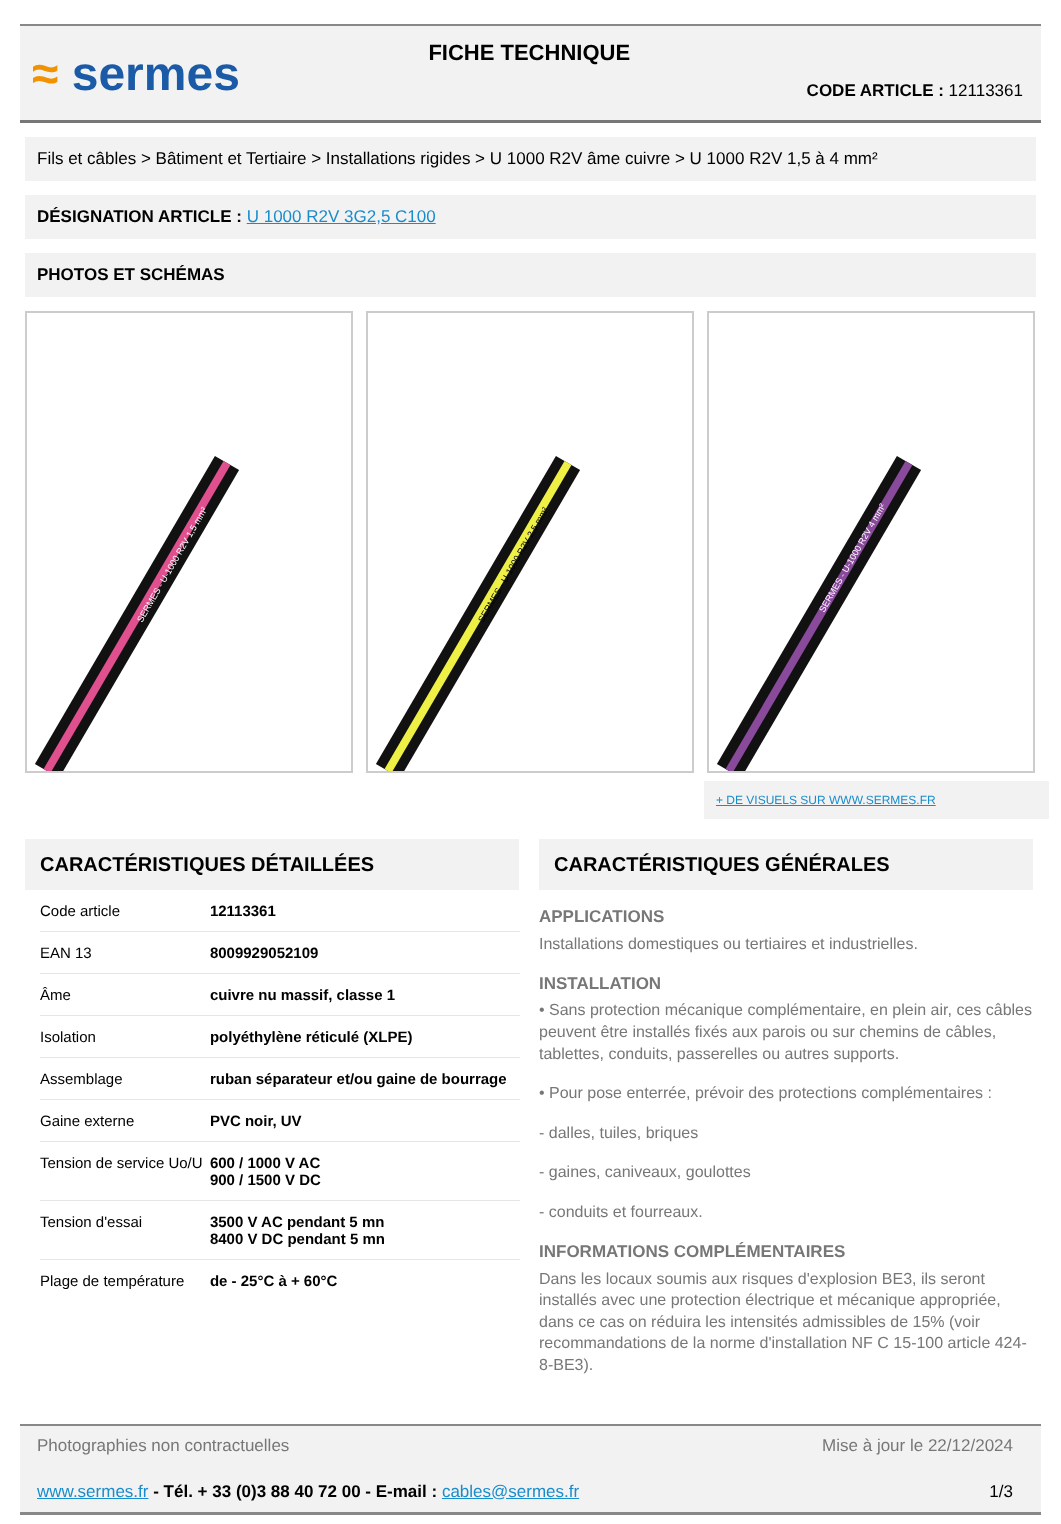≈ sermes
FICHE TECHNIQUE
CODE ARTICLE : 12113361
Fils et câbles > Bâtiment et Tertiaire > Installations rigides > U 1000 R2V âme cuivre > U 1000 R2V 1,5 à 4 mm²
DÉSIGNATION ARTICLE : U 1000 R2V 3G2,5 C100
PHOTOS ET SCHÉMAS
SERMES - U-1000 R2V 1,5 mm²
SERMES - U-1000 R2V 2,5 mm²
SERMES - U-1000 R2V 4 mm²
+ DE VISUELS SUR WWW.SERMES.FR
CARACTÉRISTIQUES DÉTAILLÉES
| Code article | 12113361 |
| EAN 13 | 8009929052109 |
| Âme | cuivre nu massif, classe 1 |
| Isolation | polyéthylène réticulé (XLPE) |
| Assemblage | ruban séparateur et/ou gaine de bourrage |
| Gaine externe | PVC noir, UV |
| Tension de service Uo/U | 600 / 1000 V AC 900 / 1500 V DC |
| Tension d'essai | 3500 V AC pendant 5 mn 8400 V DC pendant 5 mn |
| Plage de température | de - 25°C à + 60°C |
CARACTÉRISTIQUES GÉNÉRALES
APPLICATIONS
Installations domestiques ou tertiaires et industrielles.
INSTALLATION
• Sans protection mécanique complémentaire, en plein air, ces câbles peuvent être installés fixés aux parois ou sur chemins de câbles, tablettes, conduits, passerelles ou autres supports.
• Pour pose enterrée, prévoir des protections complémentaires :
- dalles, tuiles, briques
- gaines, caniveaux, goulottes
- conduits et fourreaux.
INFORMATIONS COMPLÉMENTAIRES
Dans les locaux soumis aux risques d'explosion BE3, ils seront installés avec une protection électrique et mécanique appropriée, dans ce cas on réduira les intensités admissibles de 15% (voir recommandations de la norme d'installation NF C 15-100 article 424-8-BE3).
Photographies non contractuelles Mise à jour le 22/12/2024
www.sermes.fr - Tél. + 33 (0)3 88 40 72 00 - E-mail : cables@sermes.fr 1/3